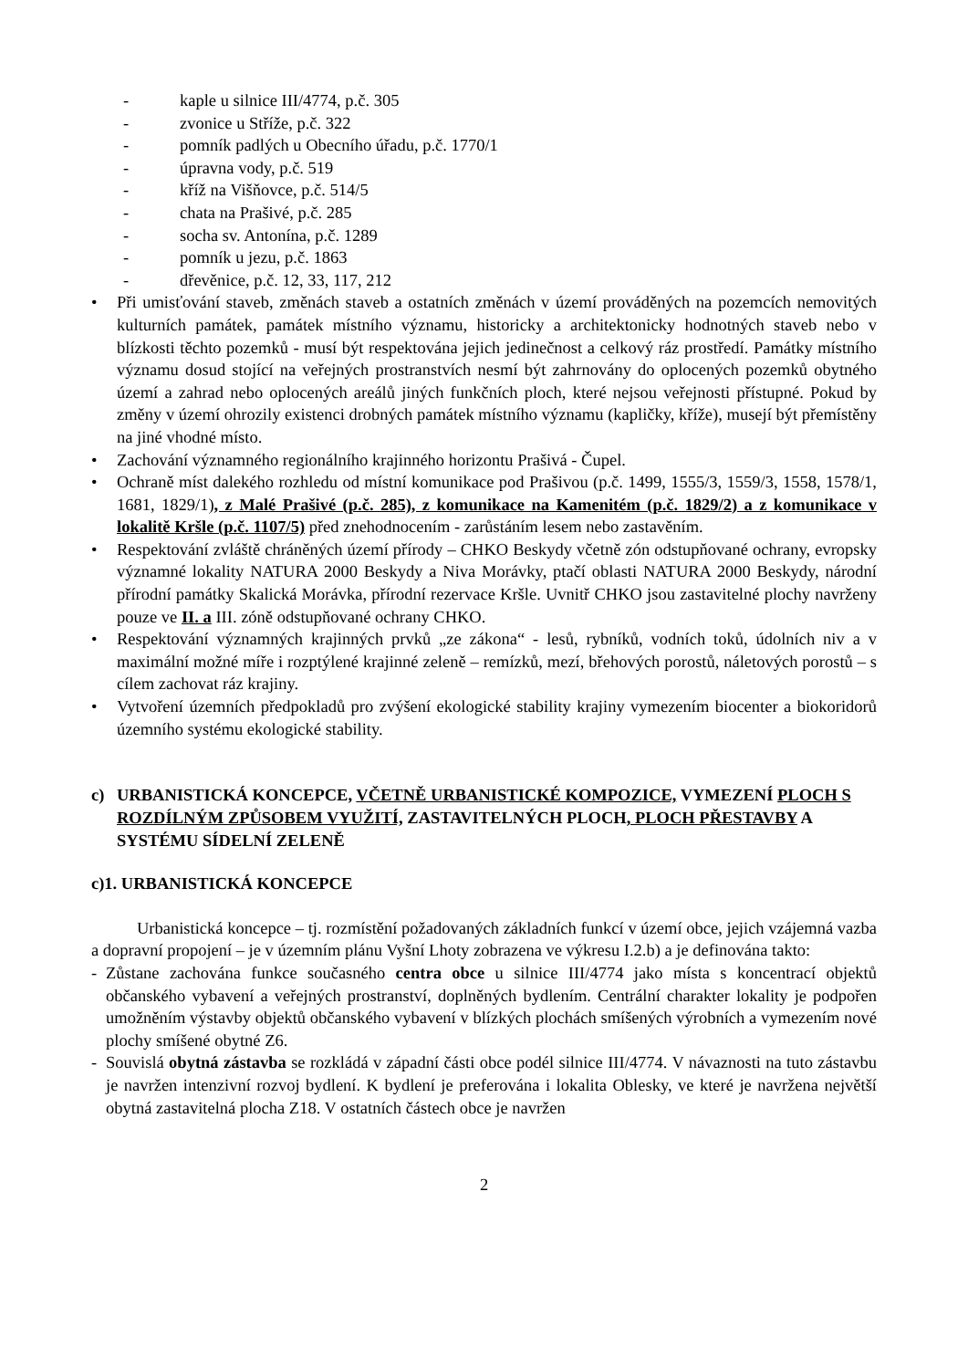- kaple u silnice III/4774, p.č. 305
- zvonice u Stříže, p.č. 322
- pomník padlých u Obecního úřadu, p.č. 1770/1
- úpravna vody, p.č. 519
- kříž na Višňovce, p.č. 514/5
- chata na Prašivé, p.č. 285
- socha sv. Antonína, p.č. 1289
- pomník u jezu, p.č. 1863
- dřevěnice, p.č. 12, 33, 117, 212
• Při umisťování staveb, změnách staveb a ostatních změnách v území prováděných na pozemcích nemovitých kulturních památek, památek místního významu, historicky a architektonicky hodnotných staveb nebo v blízkosti těchto pozemků - musí být respektována jejich jedinečnost a celkový ráz prostředí. Památky místního významu dosud stojící na veřejných prostranstvích nesmí být zahrnovány do oplocených pozemků obytného území a zahrad nebo oplocených areálů jiných funkčních ploch, které nejsou veřejnosti přístupné. Pokud by změny v území ohrozily existenci drobných památek místního významu (kapličky, kříže), musejí být přemístěny na jiné vhodné místo.
• Zachování významného regionálního krajinného horizontu Prašivá - Čupel.
• Ochraně míst dalekého rozhledu od místní komunikace pod Prašivou (p.č. 1499, 1555/3, 1559/3, 1558, 1578/1, 1681, 1829/1), z Malé Prašivé (p.č. 285), z komunikace na Kamenitém (p.č. 1829/2) a z komunikace v lokalitě Kršle (p.č. 1107/5) před znehodnocením - zarůstáním lesem nebo zastavěním.
• Respektování zvláště chráněných území přírody – CHKO Beskydy včetně zón odstupňované ochrany, evropsky významné lokality NATURA 2000 Beskydy a Niva Morávky, ptačí oblasti NATURA 2000 Beskydy, národní přírodní památky Skalická Morávka, přírodní rezervace Kršle. Uvnitř CHKO jsou zastavitelné plochy navrženy pouze ve II. a III. zóně odstupňované ochrany CHKO.
• Respektování významných krajinných prvků „ze zákona“ - lesů, rybníků, vodních toků, údolních niv a v maximální možné míře i rozptýlené krajinné zeleně – remízků, mezí, břehových porostů, náletových porostů – s cílem zachovat ráz krajiny.
• Vytvoření územních předpokladů pro zvýšení ekologické stability krajiny vymezením biocenter a biokoridorů územního systému ekologické stability.
c) URBANISTICKÁ KONCEPCE, VČETNĚ URBANISTICKÉ KOMPOZICE, VYMEZENÍ PLOCH S ROZDÍLNÝM ZPŮSOBEM VYUŽITÍ, ZASTAVITELNÝCH PLOCH, PLOCH PŘESTAVBY A SYSTÉMU SÍDELNÍ ZELENĚ
c)1. URBANISTICKÁ KONCEPCE
Urbanistická koncepce – tj. rozmístění požadovaných základních funkcí v území obce, jejich vzájemná vazba a dopravní propojení – je v územním plánu Vyšní Lhoty zobrazena ve výkresu I.2.b) a je definována takto:
- Zůstane zachována funkce současného centra obce u silnice III/4774 jako místa s koncentrací objektů občanského vybavení a veřejných prostranství, doplněných bydlením. Centrální charakter lokality je podpořen umožněním výstavby objektů občanského vybavení v blízkých plochách smíšených výrobních a vymezením nové plochy smíšené obytné Z6.
- Souvislá obytná zástavba se rozkládá v západní části obce podél silnice III/4774. V návaznosti na tuto zástavbu je navržen intenzivní rozvoj bydlení. K bydlení je preferována i lokalita Oblesky, ve které je navržena největší obytná zastavitelná plocha Z18. V ostatních částech obce je navržen
2